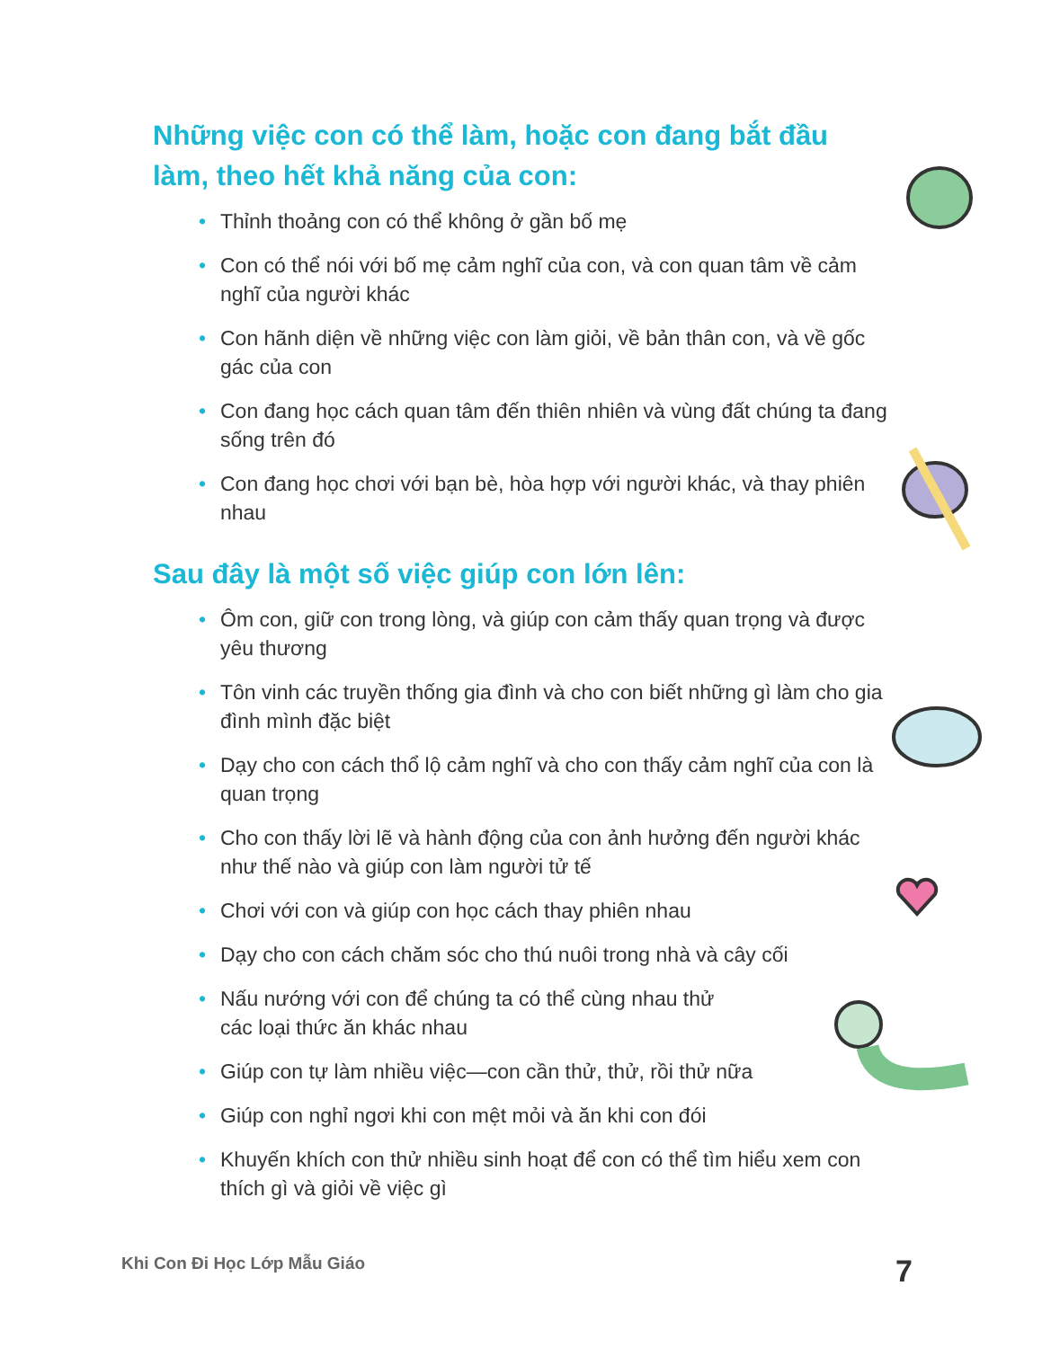Những việc con có thể làm, hoặc con đang bắt đầu làm, theo hết khả năng của con:
• Thỉnh thoảng con có thể không ở gần bố mẹ
• Con có thể nói với bố mẹ cảm nghĩ của con, và con quan tâm về cảm nghĩ của người khác
• Con hãnh diện về những việc con làm giỏi, về bản thân con, và về gốc gác của con
• Con đang học cách quan tâm đến thiên nhiên và vùng đất chúng ta đang sống trên đó
• Con đang học chơi với bạn bè, hòa hợp với người khác, và thay phiên nhau
Sau đây là một số việc giúp con lớn lên:
• Ôm con, giữ con trong lòng, và giúp con cảm thấy quan trọng và được yêu thương
• Tôn vinh các truyền thống gia đình và cho con biết những gì làm cho gia đình mình đặc biệt
• Dạy cho con cách thổ lộ cảm nghĩ và cho con thấy cảm nghĩ của con là quan trọng
• Cho con thấy lời lẽ và hành động của con ảnh hưởng đến người khác như thế nào và giúp con làm người tử tế
• Chơi với con và giúp con học cách thay phiên nhau
• Dạy cho con cách chăm sóc cho thú nuôi trong nhà và cây cối
• Nấu nướng với con để chúng ta có thể cùng nhau thử
các loại thức ăn khác nhau
• Giúp con tự làm nhiều việc—con cần thử, thử, rồi thử nữa
• Giúp con nghỉ ngơi khi con mệt mỏi và ăn khi con đói
• Khuyến khích con thử nhiều sinh hoạt để con có thể tìm hiểu xem con thích gì và giỏi về việc gì
Khi Con Đi Học Lớp Mẫu Giáo 7